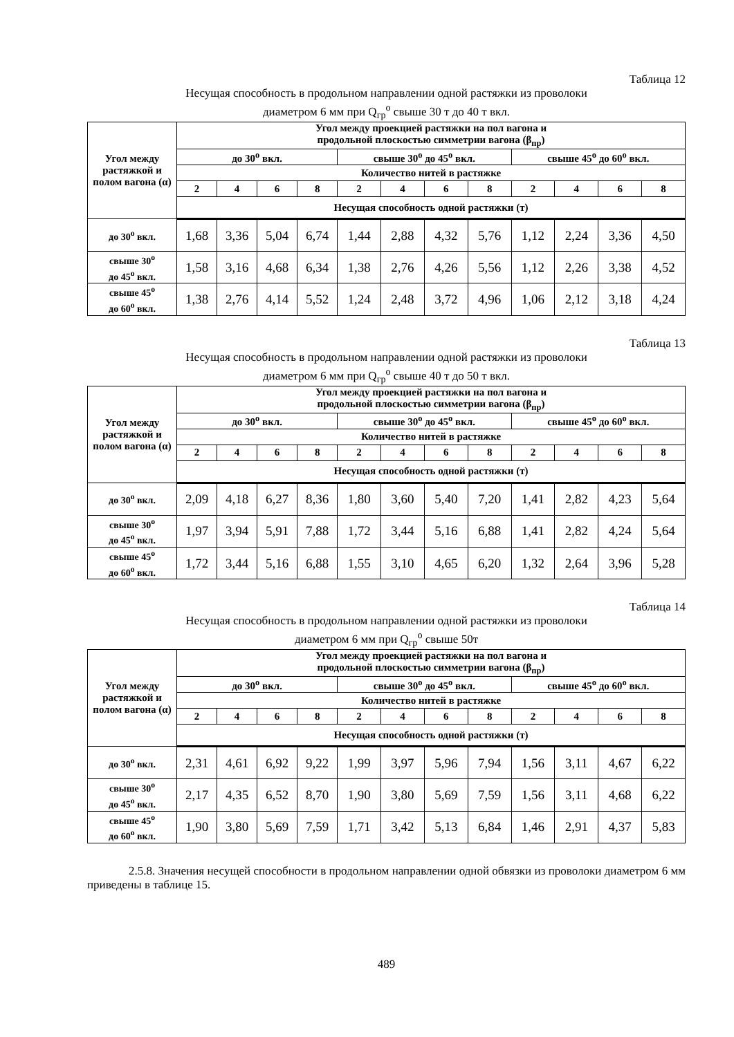Таблица 12
Несущая способность в продольном направлении одной растяжки из проволоки
диаметром 6 мм при Q<sub>гр</sub><sup>о</sup> свыше 30 т до 40 т вкл.
| Угол между растяжкой и полом вагона (α) | Угол между проекцией растяжки на пол вагона и продольной плоскостью симметрии вагона (β<sub>пр</sub>) | | | | | | | | | | | |
| --- | --- | --- | --- | --- | --- | --- | --- | --- | --- | --- | --- | --- |
| | до 30<sup>о</sup> вкл. | | | | свыше 30<sup>о</sup> до 45<sup>о</sup> вкл. | | | | свыше 45<sup>о</sup> до 60<sup>о</sup> вкл. | | | |
| | Количество нитей в растяжке | | | | | | | | | | | |
| | 2 | 4 | 6 | 8 | 2 | 4 | 6 | 8 | 2 | 4 | 6 | 8 |
| | Несущая способность одной растяжки (т) | | | | | | | | | | | |
| до 30<sup>о</sup> вкл. | 1,68 | 3,36 | 5,04 | 6,74 | 1,44 | 2,88 | 4,32 | 5,76 | 1,12 | 2,24 | 3,36 | 4,50 |
| свыше 30<sup>о</sup> до 45<sup>о</sup> вкл. | 1,58 | 3,16 | 4,68 | 6,34 | 1,38 | 2,76 | 4,26 | 5,56 | 1,12 | 2,26 | 3,38 | 4,52 |
| свыше 45<sup>о</sup> до 60<sup>о</sup> вкл. | 1,38 | 2,76 | 4,14 | 5,52 | 1,24 | 2,48 | 3,72 | 4,96 | 1,06 | 2,12 | 3,18 | 4,24 |
Таблица 13
Несущая способность в продольном направлении одной растяжки из проволоки
диаметром 6 мм при Q<sub>гр</sub><sup>о</sup> свыше 40 т до 50 т вкл.
| Угол между растяжкой и полом вагона (α) | Угол между проекцией растяжки на пол вагона и продольной плоскостью симметрии вагона (β<sub>пр</sub>) | | | | | | | | | | | |
| --- | --- | --- | --- | --- | --- | --- | --- | --- | --- | --- | --- | --- |
| | до 30<sup>о</sup> вкл. | | | | свыше 30<sup>о</sup> до 45<sup>о</sup> вкл. | | | | свыше 45<sup>о</sup> до 60<sup>о</sup> вкл. | | | |
| | Количество нитей в растяжке | | | | | | | | | | | |
| | 2 | 4 | 6 | 8 | 2 | 4 | 6 | 8 | 2 | 4 | 6 | 8 |
| | Несущая способность одной растяжки (т) | | | | | | | | | | | |
| до 30<sup>о</sup> вкл. | 2,09 | 4,18 | 6,27 | 8,36 | 1,80 | 3,60 | 5,40 | 7,20 | 1,41 | 2,82 | 4,23 | 5,64 |
| свыше 30<sup>о</sup> до 45<sup>о</sup> вкл. | 1,97 | 3,94 | 5,91 | 7,88 | 1,72 | 3,44 | 5,16 | 6,88 | 1,41 | 2,82 | 4,24 | 5,64 |
| свыше 45<sup>о</sup> до 60<sup>о</sup> вкл. | 1,72 | 3,44 | 5,16 | 6,88 | 1,55 | 3,10 | 4,65 | 6,20 | 1,32 | 2,64 | 3,96 | 5,28 |
Таблица 14
Несущая способность в продольном направлении одной растяжки из проволоки
диаметром 6 мм при Q<sub>гр</sub><sup>о</sup> свыше 50т
| Угол между растяжкой и полом вагона (α) | Угол между проекцией растяжки на пол вагона и продольной плоскостью симметрии вагона (β<sub>пр</sub>) | | | | | | | | | | | |
| --- | --- | --- | --- | --- | --- | --- | --- | --- | --- | --- | --- | --- |
| | до 30<sup>о</sup> вкл. | | | | свыше 30<sup>о</sup> до 45<sup>о</sup> вкл. | | | | свыше 45<sup>о</sup> до 60<sup>о</sup> вкл. | | | |
| | Количество нитей в растяжке | | | | | | | | | | | |
| | 2 | 4 | 6 | 8 | 2 | 4 | 6 | 8 | 2 | 4 | 6 | 8 |
| | Несущая способность одной растяжки (т) | | | | | | | | | | | |
| до 30<sup>о</sup> вкл. | 2,31 | 4,61 | 6,92 | 9,22 | 1,99 | 3,97 | 5,96 | 7,94 | 1,56 | 3,11 | 4,67 | 6,22 |
| свыше 30<sup>о</sup> до 45<sup>о</sup> вкл. | 2,17 | 4,35 | 6,52 | 8,70 | 1,90 | 3,80 | 5,69 | 7,59 | 1,56 | 3,11 | 4,68 | 6,22 |
| свыше 45<sup>о</sup> до 60<sup>о</sup> вкл. | 1,90 | 3,80 | 5,69 | 7,59 | 1,71 | 3,42 | 5,13 | 6,84 | 1,46 | 2,91 | 4,37 | 5,83 |
2.5.8. Значения несущей способности в продольном направлении одной обвязки из проволоки диаметром 6 мм приведены в таблице 15.
489